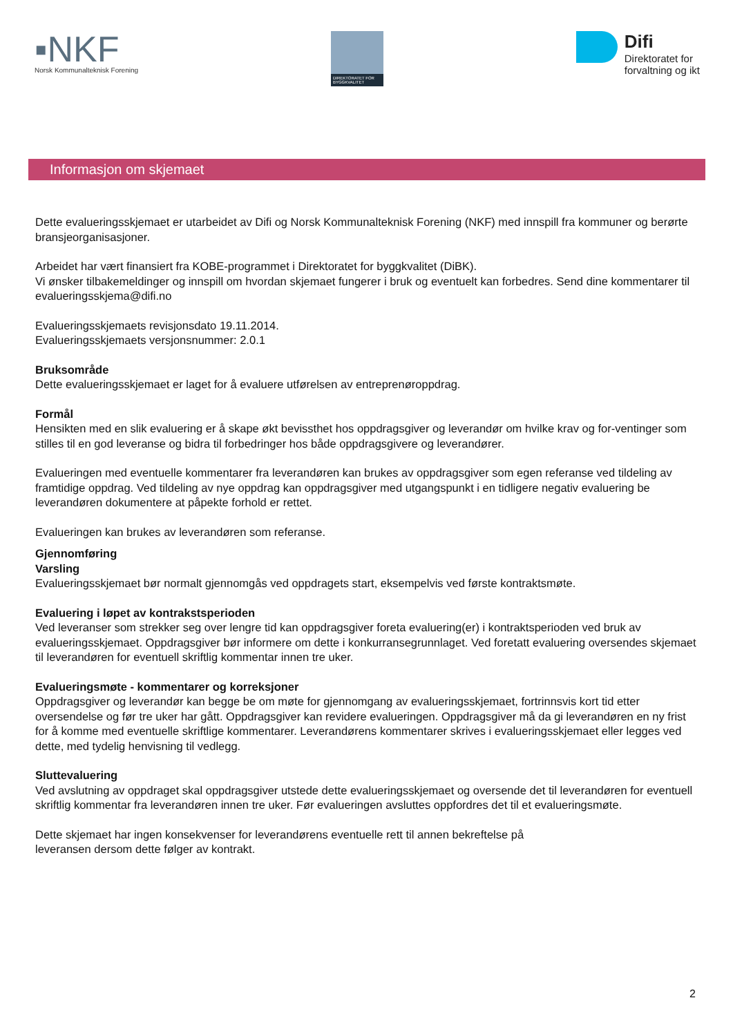▪NKF
Norsk Kommunalteknisk Forening
DIREKTORATET FOR BYGGKVALITET
Difi
Direktoratet for
forvaltning og ikt
Informasjon om skjemaet
Dette evalueringsskjemaet er utarbeidet av Difi og Norsk Kommunalteknisk Forening (NKF) med innspill fra kommuner og berørte bransjeorganisasjoner.
Arbeidet har vært finansiert fra KOBE-programmet i Direktoratet for byggkvalitet (DiBK).
Vi ønsker tilbakemeldinger og innspill om hvordan skjemaet fungerer i bruk og eventuelt kan forbedres. Send dine kommentarer til evalueringsskjema@difi.no
Evalueringsskjemaets revisjonsdato 19.11.2014.
Evalueringsskjemaets versjonsnummer: 2.0.1
Bruksområde
Dette evalueringsskjemaet er laget for å evaluere utførelsen av entreprenøroppdrag.
Formål
Hensikten med en slik evaluering er å skape økt bevissthet hos oppdragsgiver og leverandør om hvilke krav og for-ventinger som stilles til en god leveranse og bidra til forbedringer hos både oppdragsgivere og leverandører.
Evalueringen med eventuelle kommentarer fra leverandøren kan brukes av oppdragsgiver som egen referanse ved tildeling av framtidige oppdrag. Ved tildeling av nye oppdrag kan oppdragsgiver med utgangspunkt i en tidligere negativ evaluering be leverandøren dokumentere at påpekte forhold er rettet.
Evalueringen kan brukes av leverandøren som referanse.
Gjennomføring
Varsling
Evalueringsskjemaet bør normalt gjennomgås ved oppdragets start, eksempelvis ved første kontraktsmøte.
Evaluering i løpet av kontrakstsperioden
Ved leveranser som strekker seg over lengre tid kan oppdragsgiver foreta evaluering(er) i kontraktsperioden ved bruk av evalueringsskjemaet. Oppdragsgiver bør informere om dette i konkurransegrunnlaget. Ved foretatt evaluering oversendes skjemaet til leverandøren for eventuell skriftlig kommentar innen tre uker.
Evalueringsmøte - kommentarer og korreksjoner
Oppdragsgiver og leverandør kan begge be om møte for gjennomgang av evalueringsskjemaet, fortrinnsvis kort tid etter oversendelse og før tre uker har gått. Oppdragsgiver kan revidere evalueringen. Oppdragsgiver må da gi leverandøren en ny frist for å komme med eventuelle skriftlige kommentarer. Leverandørens kommentarer skrives i evalueringsskjemaet eller legges ved dette, med tydelig henvisning til vedlegg.
Sluttevaluering
Ved avslutning av oppdraget skal oppdragsgiver utstede dette evalueringsskjemaet og oversende det til leverandøren for eventuell skriftlig kommentar fra leverandøren innen tre uker. Før evalueringen avsluttes oppfordres det til et evalueringsmøte.
Dette skjemaet har ingen konsekvenser for leverandørens eventuelle rett til annen bekreftelse på
leveransen dersom dette følger av kontrakt.
2